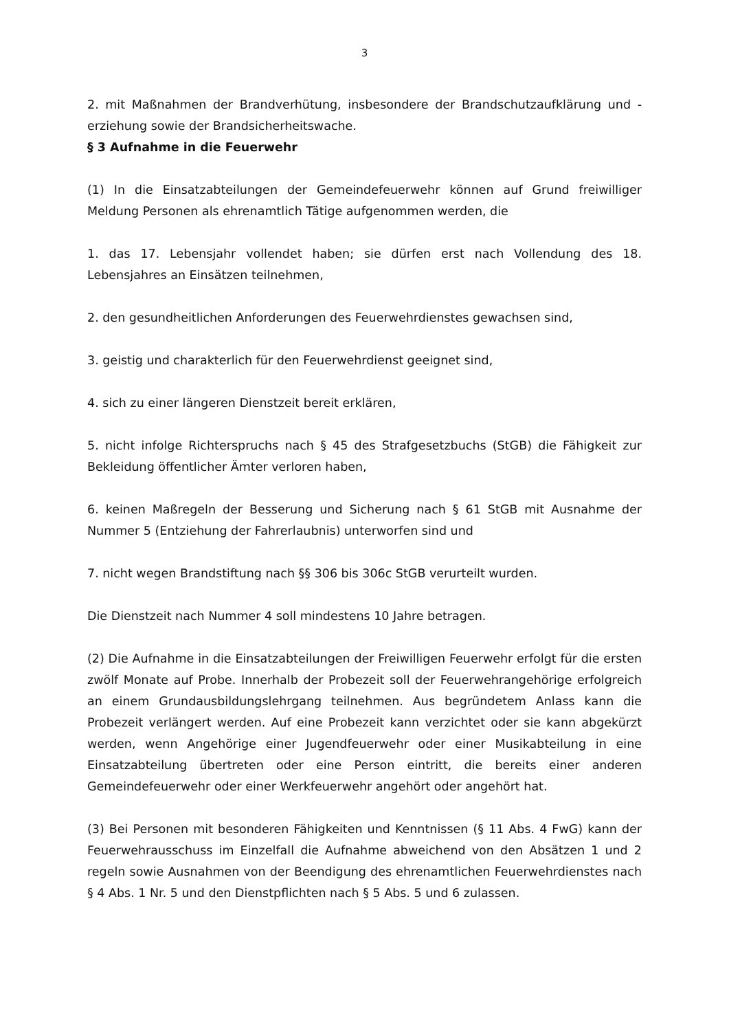3
2. mit Maßnahmen der Brandverhütung, insbesondere der Brandschutzaufklärung und -erziehung sowie der Brandsicherheitswache.
§ 3 Aufnahme in die Feuerwehr
(1) In die Einsatzabteilungen der Gemeindefeuerwehr können auf Grund freiwilliger Meldung Personen als ehrenamtlich Tätige aufgenommen werden, die
1. das 17. Lebensjahr vollendet haben; sie dürfen erst nach Vollendung des 18. Lebensjahres an Einsätzen teilnehmen,
2. den gesundheitlichen Anforderungen des Feuerwehrdienstes gewachsen sind,
3. geistig und charakterlich für den Feuerwehrdienst geeignet sind,
4. sich zu einer längeren Dienstzeit bereit erklären,
5. nicht infolge Richterspruchs nach § 45 des Strafgesetzbuchs (StGB) die Fähigkeit zur Bekleidung öffentlicher Ämter verloren haben,
6. keinen Maßregeln der Besserung und Sicherung nach § 61 StGB mit Ausnahme der Nummer 5 (Entziehung der Fahrerlaubnis) unterworfen sind und
7. nicht wegen Brandstiftung nach §§ 306 bis 306c StGB verurteilt wurden.
Die Dienstzeit nach Nummer 4 soll mindestens 10 Jahre betragen.
(2) Die Aufnahme in die Einsatzabteilungen der Freiwilligen Feuerwehr erfolgt für die ersten zwölf Monate auf Probe. Innerhalb der Probezeit soll der Feuerwehrangehörige erfolgreich an einem Grundausbildungslehrgang teilnehmen. Aus begründetem Anlass kann die Probezeit verlängert werden. Auf eine Probezeit kann verzichtet oder sie kann abgekürzt werden, wenn Angehörige einer Jugendfeuerwehr oder einer Musikabteilung in eine Einsatzabteilung übertreten oder eine Person eintritt, die bereits einer anderen Gemeindefeuerwehr oder einer Werkfeuerwehr angehört oder angehört hat.
(3) Bei Personen mit besonderen Fähigkeiten und Kenntnissen (§ 11 Abs. 4 FwG) kann der Feuerwehrausschuss im Einzelfall die Aufnahme abweichend von den Absätzen 1 und 2 regeln sowie Ausnahmen von der Beendigung des ehrenamtlichen Feuerwehrdienstes nach § 4 Abs. 1 Nr. 5 und den Dienstpflichten nach § 5 Abs. 5 und 6 zulassen.